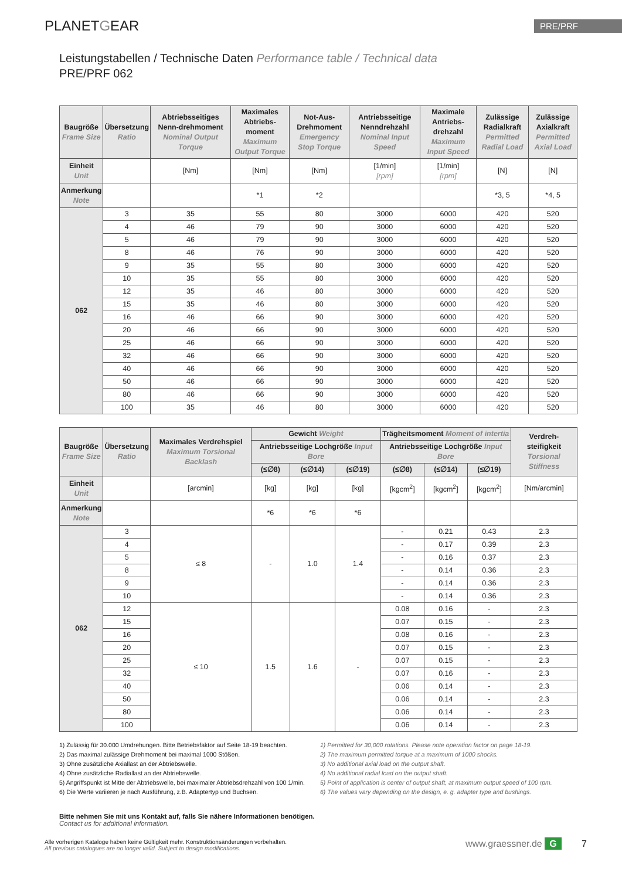PLANETGEAR
PRE/PRF
Leistungstabellen / Technische Daten Performance table / Technical data
PRE/PRF 062
| Baugröße Frame Size | Übersetzung Ratio | Abtriebsseitiges Nenn-drehmoment Nominal Output Torque | Maximales Abtriebs-moment Maximum Output Torque | Not-Aus-Drehmoment Emergency Stop Torque | Antriebsseitige Nenndrehzahl Nominal Input Speed | Maximale Antriebs-drehzahl Maximum Input Speed | Zulässige Radialkraft Permitted Radial Load | Zulässige Axialkraft Permitted Axial Load |
| --- | --- | --- | --- | --- | --- | --- | --- | --- |
| Einheit Unit | | [Nm] | [Nm] | [Nm] | [1/min] [rpm] | [1/min] [rpm] | [N] | [N] |
| Anmerkung Note | | | *1 | *2 | | | *3, 5 | *4, 5 |
| 062 | 3 | 35 | 55 | 80 | 3000 | 6000 | 420 | 520 |
| | 4 | 46 | 79 | 90 | 3000 | 6000 | 420 | 520 |
| | 5 | 46 | 79 | 90 | 3000 | 6000 | 420 | 520 |
| | 8 | 46 | 76 | 90 | 3000 | 6000 | 420 | 520 |
| | 9 | 35 | 55 | 80 | 3000 | 6000 | 420 | 520 |
| | 10 | 35 | 55 | 80 | 3000 | 6000 | 420 | 520 |
| | 12 | 35 | 46 | 80 | 3000 | 6000 | 420 | 520 |
| | 15 | 35 | 46 | 80 | 3000 | 6000 | 420 | 520 |
| | 16 | 46 | 66 | 90 | 3000 | 6000 | 420 | 520 |
| | 20 | 46 | 66 | 90 | 3000 | 6000 | 420 | 520 |
| | 25 | 46 | 66 | 90 | 3000 | 6000 | 420 | 520 |
| | 32 | 46 | 66 | 90 | 3000 | 6000 | 420 | 520 |
| | 40 | 46 | 66 | 90 | 3000 | 6000 | 420 | 520 |
| | 50 | 46 | 66 | 90 | 3000 | 6000 | 420 | 520 |
| | 80 | 46 | 66 | 90 | 3000 | 6000 | 420 | 520 |
| | 100 | 35 | 46 | 80 | 3000 | 6000 | 420 | 520 |
| Baugröße Frame Size | Übersetzung Ratio | Maximales Verdrehspiel Maximum Torsional Backlash | Gewicht Weight | | | Trägheitsmoment Moment of intertia | | | Verdreh-steifigkeit Torsional Stiffness |
| --- | --- | --- | --- | --- | --- | --- | --- | --- | --- |
| | | | Antriebsseitige Lochgröße Input Bore | | | Antriebsseitige Lochgröße Input Bore | | | |
| | | | (≤∅8) | (≤∅14) | (≤∅19) | (≤∅8) | (≤∅14) | (≤∅19) | |
| Einheit Unit | | [arcmin] | [kg] | [kg] | [kg] | [kgcm<sup>2</sup>] | [kgcm<sup>2</sup>] | [kgcm<sup>2</sup>] | [Nm/arcmin] |
| Anmerkung Note | | | *6 | *6 | *6 | | | | |
| 062 | 3 | ≤ 8 | - | 1.0 | 1.4 | - | 0.21 | 0.43 | 2.3 |
| | 4 | | | | | - | 0.17 | 0.39 | 2.3 |
| | 5 | | | | | - | 0.16 | 0.37 | 2.3 |
| | 8 | | | | | - | 0.14 | 0.36 | 2.3 |
| | 9 | | | | | - | 0.14 | 0.36 | 2.3 |
| | 10 | | | | | - | 0.14 | 0.36 | 2.3 |
| | 12 | ≤ 10 | 1.5 | 1.6 | - | 0.08 | 0.16 | - | 2.3 |
| | 15 | | | | | 0.07 | 0.15 | - | 2.3 |
| | 16 | | | | | 0.08 | 0.16 | - | 2.3 |
| | 20 | | | | | 0.07 | 0.15 | - | 2.3 |
| | 25 | | | | | 0.07 | 0.15 | - | 2.3 |
| | 32 | | | | | 0.07 | 0.16 | - | 2.3 |
| | 40 | | | | | 0.06 | 0.14 | - | 2.3 |
| | 50 | | | | | 0.06 | 0.14 | - | 2.3 |
| | 80 | | | | | 0.06 | 0.14 | - | 2.3 |
| | 100 | | | | | 0.06 | 0.14 | - | 2.3 |
1) Zulässig für 30.000 Umdrehungen. Bitte Betriebsfaktor auf Seite 18-19 beachten.
2) Das maximal zulässige Drehmoment bei maximal 1000 Stößen.
3) Ohne zusätzliche Axiallast an der Abtriebswelle.
4) Ohne zusätzliche Radiallast an der Abtriebswelle.
5) Angriffspunkt ist Mitte der Abtriebswelle, bei maximaler Abtriebsdrehzahl von 100 1/min.
6) Die Werte variieren je nach Ausführung, z.B. Adaptertyp und Buchsen.
1) Permitted for 30,000 rotations. Please note operation factor on page 18-19.
2) The maximum permitted torque at a maximum of 1000 shocks.
3) No additional axial load on the output shaft.
4) No additional radial load on the output shaft.
5) Point of application is center of output shaft, at maximum output speed of 100 rpm.
6) The values vary depending on the design, e. g. adapter type and bushings.
Bitte nehmen Sie mit uns Kontakt auf, falls Sie nähere Informationen benötigen.
Contact us for additional information.
Alle vorherigen Kataloge haben keine Gültigkeit mehr. Konstruktionsänderungen vorbehalten.
All previous catalogues are no longer valid. Subject to design modifications.
www.graessner.de G 7